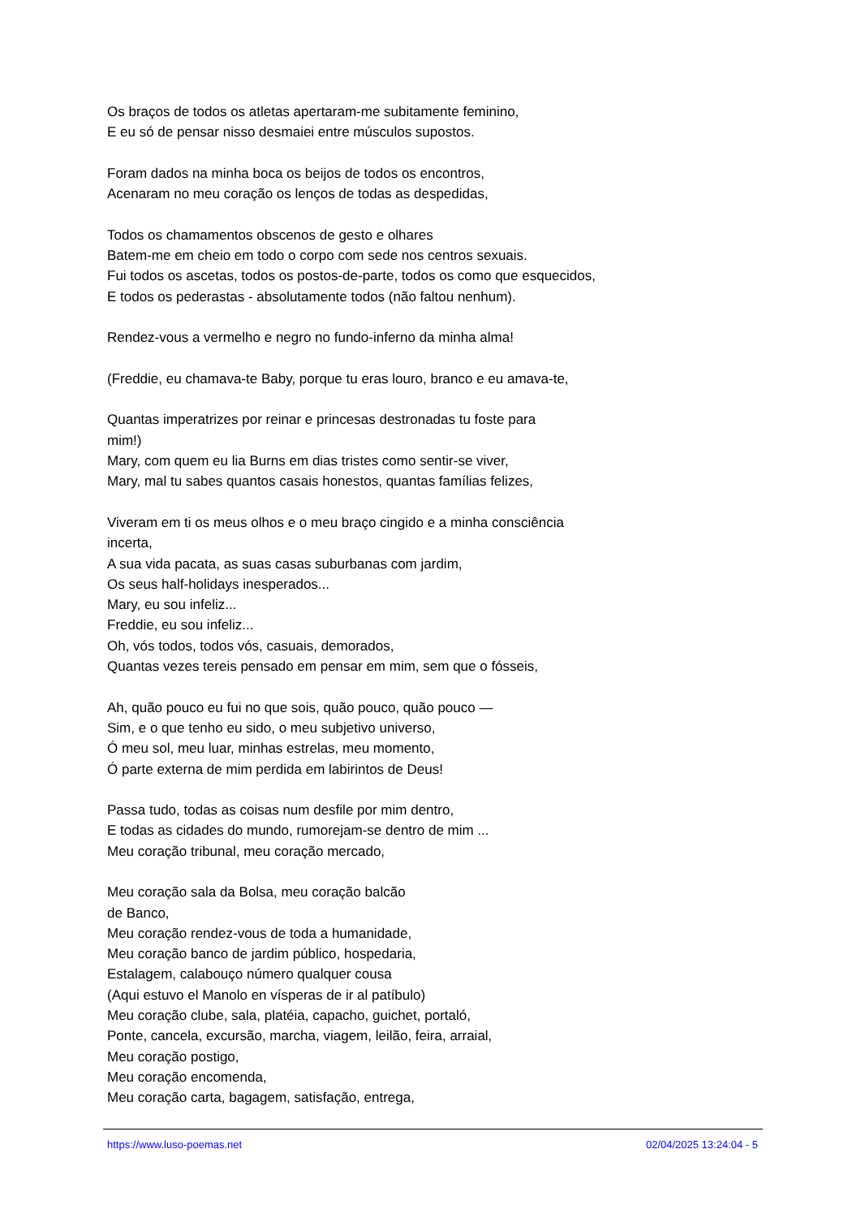Os braços de todos os atletas apertaram-me subitamente feminino,
E eu só de pensar nisso desmaiei entre músculos supostos.
Foram dados na minha boca os beijos de todos os encontros,
Acenaram no meu coração os lenços de todas as despedidas,
Todos os chamamentos obscenos de gesto e olhares
Batem-me em cheio em todo o corpo com sede nos centros sexuais.
Fui todos os ascetas, todos os postos-de-parte, todos os como que esquecidos,
E todos os pederastas - absolutamente todos (não faltou nenhum).
Rendez-vous a vermelho e negro no fundo-inferno da minha alma!
(Freddie, eu chamava-te Baby, porque tu eras louro, branco e eu amava-te,
Quantas imperatrizes por reinar e princesas destronadas tu foste para
mim!)
Mary, com quem eu lia Burns em dias tristes como sentir-se viver,
Mary, mal tu sabes quantos casais honestos, quantas famílias felizes,
Viveram em ti os meus olhos e o meu braço cingido e a minha consciência
incerta,
A sua vida pacata, as suas casas suburbanas com jardim,
Os seus half-holidays inesperados...
Mary, eu sou infeliz...
Freddie, eu sou infeliz...
Oh, vós todos, todos vós, casuais, demorados,
Quantas vezes tereis pensado em pensar em mim, sem que o fósseis,
Ah, quão pouco eu fui no que sois, quão pouco, quão pouco —
Sim, e o que tenho eu sido, o meu subjetivo universo,
Ó meu sol, meu luar, minhas estrelas, meu momento,
Ó parte externa de mim perdida em labirintos de Deus!
Passa tudo, todas as coisas num desfile por mim dentro,
E todas as cidades do mundo, rumorejam-se dentro de mim ...
Meu coração tribunal, meu coração mercado,
Meu coração sala da Bolsa, meu coração balcão
de Banco,
Meu coração rendez-vous de toda a humanidade,
Meu coração banco de jardim público, hospedaria,
Estalagem, calabouço número qualquer cousa
(Aqui estuvo el Manolo en vísperas de ir al patíbulo)
Meu coração clube, sala, platéia, capacho, guichet, portaló,
Ponte, cancela, excursão, marcha, viagem, leilão, feira, arraial,
Meu coração postigo,
Meu coração encomenda,
Meu coração carta, bagagem, satisfação, entrega,
https://www.luso-poemas.net 02/04/2025 13:24:04 - 5